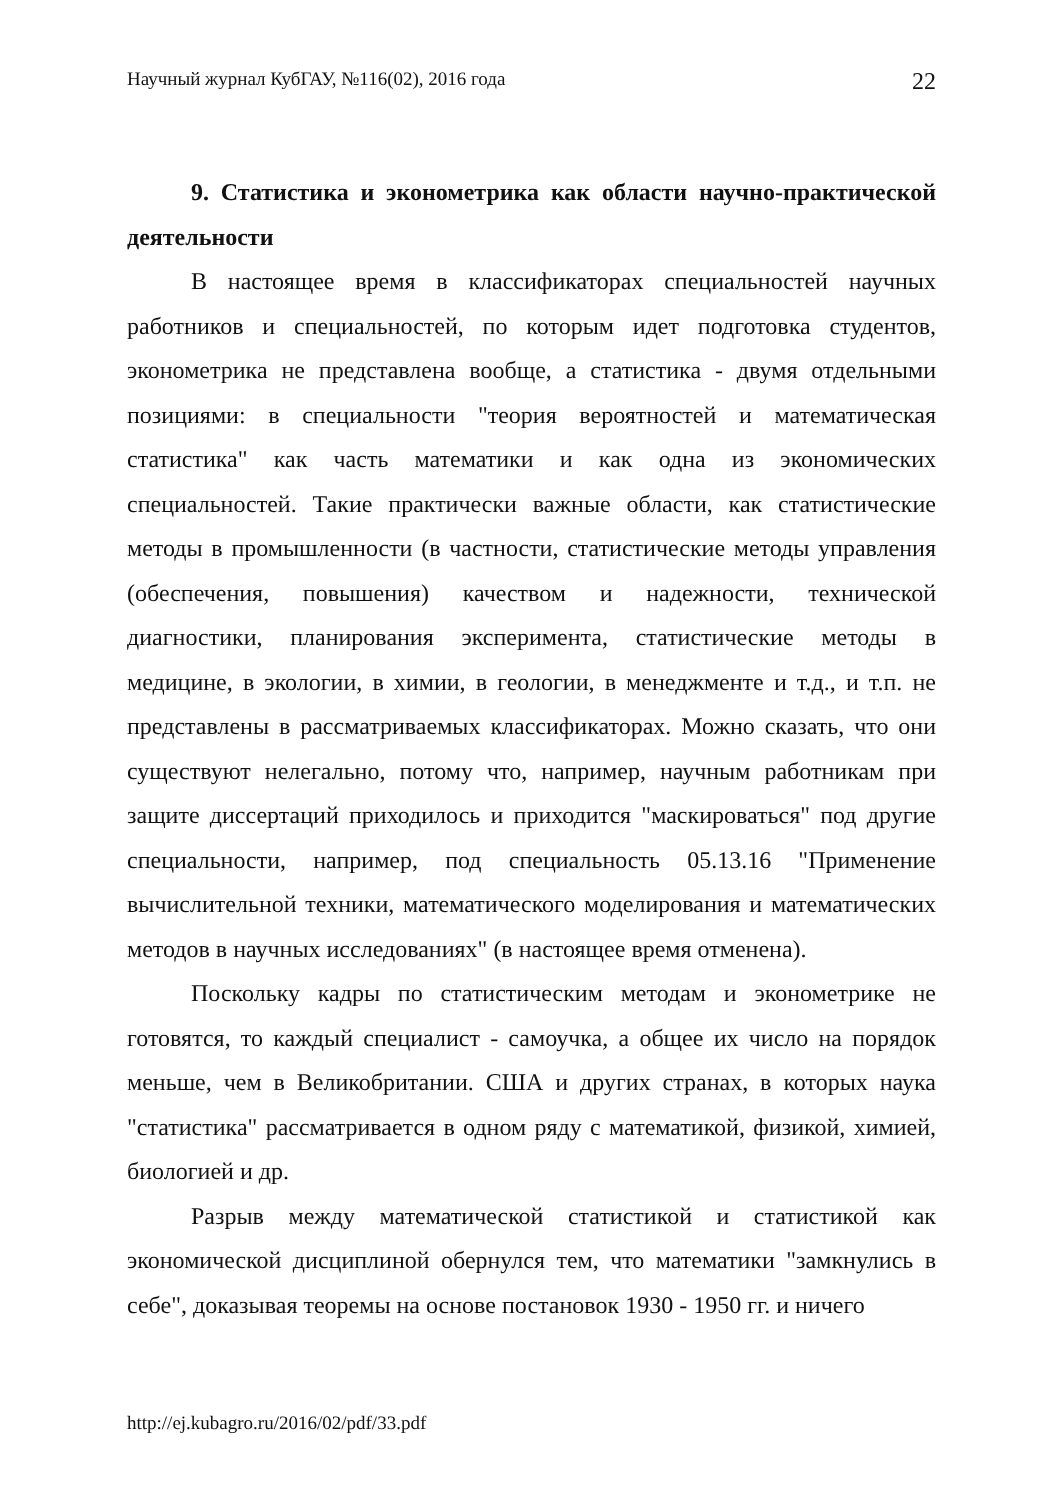Научный журнал КубГАУ, №116(02), 2016 года 22
9. Статистика и эконометрика как области научно-практической деятельности
В настоящее время в классификаторах специальностей научных работников и специальностей, по которым идет подготовка студентов, эконометрика не представлена вообще, а статистика - двумя отдельными позициями: в специальности "теория вероятностей и математическая статистика" как часть математики и как одна из экономических специальностей. Такие практически важные области, как статистические методы в промышленности (в частности, статистические методы управления (обеспечения, повышения) качеством и надежности, технической диагностики, планирования эксперимента, статистические методы в медицине, в экологии, в химии, в геологии, в менеджменте и т.д., и т.п. не представлены в рассматриваемых классификаторах. Можно сказать, что они существуют нелегально, потому что, например, научным работникам при защите диссертаций приходилось и приходится "маскироваться" под другие специальности, например, под специальность 05.13.16 "Применение вычислительной техники, математического моделирования и математических методов в научных исследованиях" (в настоящее время отменена).
Поскольку кадры по статистическим методам и эконометрике не готовятся, то каждый специалист - самоучка, а общее их число на порядок меньше, чем в Великобритании. США и других странах, в которых наука "статистика" рассматривается в одном ряду с математикой, физикой, химией, биологией и др.
Разрыв между математической статистикой и статистикой как экономической дисциплиной обернулся тем, что математики "замкнулись в себе", доказывая теоремы на основе постановок 1930 - 1950 гг. и ничего
http://ej.kubagro.ru/2016/02/pdf/33.pdf